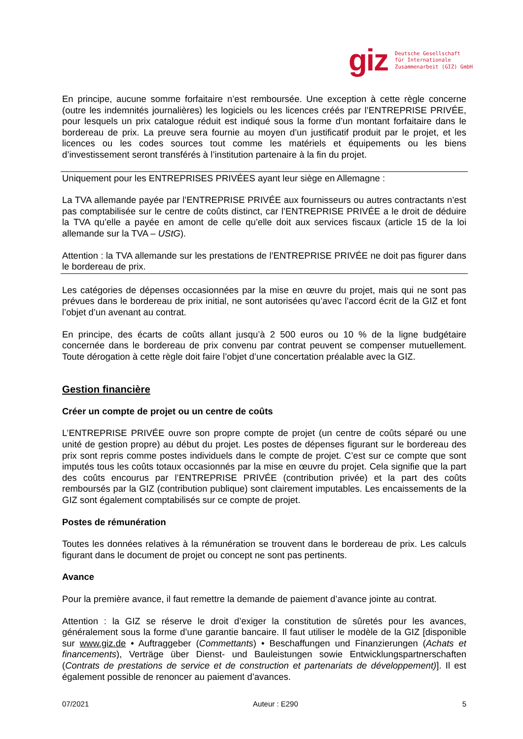giz
Deutsche Gesellschaft
für Internationale
Zusammenarbeit (GIZ) GmbH
En principe, aucune somme forfaitaire n’est remboursée. Une exception à cette règle concerne (outre les indemnités journalières) les logiciels ou les licences créés par l’ENTREPRISE PRIVÉE, pour lesquels un prix catalogue réduit est indiqué sous la forme d’un montant forfaitaire dans le bordereau de prix. La preuve sera fournie au moyen d’un justificatif produit par le projet, et les licences ou les codes sources tout comme les matériels et équipements ou les biens d’investissement seront transférés à l’institution partenaire à la fin du projet.
Uniquement pour les ENTREPRISES PRIVÉES ayant leur siège en Allemagne :
La TVA allemande payée par l’ENTREPRISE PRIVÉE aux fournisseurs ou autres contractants n’est pas comptabilisée sur le centre de coûts distinct, car l’ENTREPRISE PRIVÉE a le droit de déduire la TVA qu’elle a payée en amont de celle qu’elle doit aux services fiscaux (article 15 de la loi allemande sur la TVA – UStG).
Attention : la TVA allemande sur les prestations de l’ENTREPRISE PRIVÉE ne doit pas figurer dans le bordereau de prix.
Les catégories de dépenses occasionnées par la mise en œuvre du projet, mais qui ne sont pas prévues dans le bordereau de prix initial, ne sont autorisées qu’avec l’accord écrit de la GIZ et font l’objet d’un avenant au contrat.
En principe, des écarts de coûts allant jusqu’à 2 500 euros ou 10 % de la ligne budgétaire concernée dans le bordereau de prix convenu par contrat peuvent se compenser mutuellement. Toute dérogation à cette règle doit faire l’objet d’une concertation préalable avec la GIZ.
Gestion financière
Créer un compte de projet ou un centre de coûts
L’ENTREPRISE PRIVÉE ouvre son propre compte de projet (un centre de coûts séparé ou une unité de gestion propre) au début du projet. Les postes de dépenses figurant sur le bordereau des prix sont repris comme postes individuels dans le compte de projet. C’est sur ce compte que sont imputés tous les coûts totaux occasionnés par la mise en œuvre du projet. Cela signifie que la part des coûts encourus par l’ENTREPRISE PRIVÉE (contribution privée) et la part des coûts remboursés par la GIZ (contribution publique) sont clairement imputables. Les encaissements de la GIZ sont également comptabilisés sur ce compte de projet.
Postes de rémunération
Toutes les données relatives à la rémunération se trouvent dans le bordereau de prix. Les calculs figurant dans le document de projet ou concept ne sont pas pertinents.
Avance
Pour la première avance, il faut remettre la demande de paiement d’avance jointe au contrat.
Attention : la GIZ se réserve le droit d’exiger la constitution de sûretés pour les avances, généralement sous la forme d’une garantie bancaire. Il faut utiliser le modèle de la GIZ [disponible sur www.giz.de • Auftraggeber (Commettants) • Beschaffungen und Finanzierungen (Achats et financements), Verträge über Dienst- und Bauleistungen sowie Entwicklungspartnerschaften (Contrats de prestations de service et de construction et partenariats de développement)]. Il est également possible de renoncer au paiement d’avances.
07/2021 Auteur : E290 5